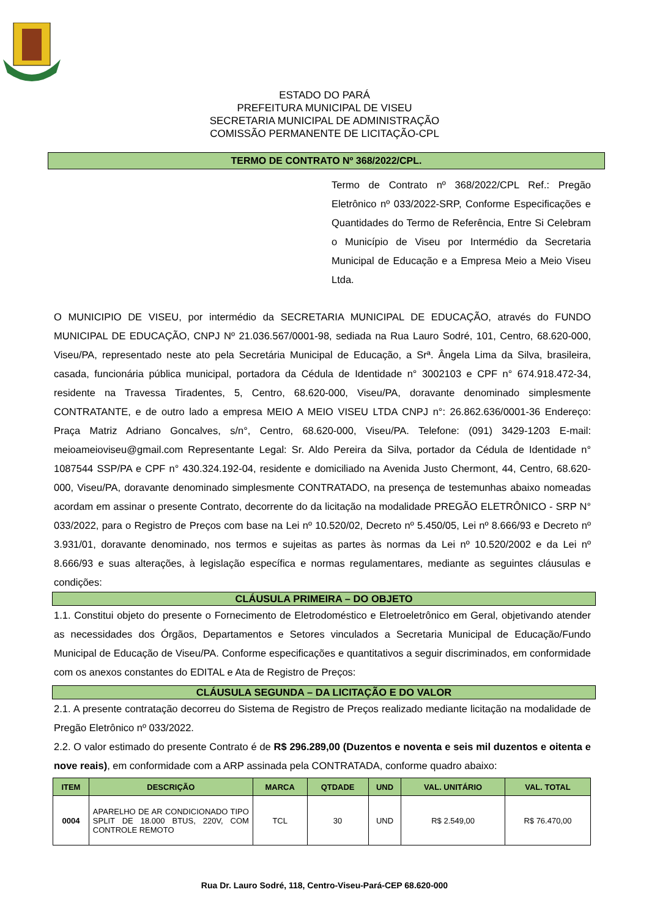ESTADO DO PARÁ
PREFEITURA MUNICIPAL DE VISEU
SECRETARIA MUNICIPAL DE ADMINISTRAÇÃO
COMISSÃO PERMANENTE DE LICITAÇÃO-CPL
TERMO DE CONTRATO Nº 368/2022/CPL.
Termo de Contrato nº 368/2022/CPL Ref.: Pregão Eletrônico nº 033/2022-SRP, Conforme Especificações e Quantidades do Termo de Referência, Entre Si Celebram o Município de Viseu por Intermédio da Secretaria Municipal de Educação e a Empresa Meio a Meio Viseu Ltda.
O MUNICIPIO DE VISEU, por intermédio da SECRETARIA MUNICIPAL DE EDUCAÇÃO, através do FUNDO MUNICIPAL DE EDUCAÇÃO, CNPJ Nº 21.036.567/0001-98, sediada na Rua Lauro Sodré, 101, Centro, 68.620-000, Viseu/PA, representado neste ato pela Secretária Municipal de Educação, a Srª. Ângela Lima da Silva, brasileira, casada, funcionária pública municipal, portadora da Cédula de Identidade n° 3002103 e CPF n° 674.918.472-34, residente na Travessa Tiradentes, 5, Centro, 68.620-000, Viseu/PA, doravante denominado simplesmente CONTRATANTE, e de outro lado a empresa MEIO A MEIO VISEU LTDA CNPJ n°: 26.862.636/0001-36 Endereço: Praça Matriz Adriano Goncalves, s/n°, Centro, 68.620-000, Viseu/PA. Telefone: (091) 3429-1203 E-mail: meioameioviseu@gmail.com Representante Legal: Sr. Aldo Pereira da Silva, portador da Cédula de Identidade n° 1087544 SSP/PA e CPF n° 430.324.192-04, residente e domiciliado na Avenida Justo Chermont, 44, Centro, 68.620-000, Viseu/PA, doravante denominado simplesmente CONTRATADO, na presença de testemunhas abaixo nomeadas acordam em assinar o presente Contrato, decorrente do da licitação na modalidade PREGÃO ELETRÔNICO - SRP N° 033/2022, para o Registro de Preços com base na Lei nº 10.520/02, Decreto nº 5.450/05, Lei nº 8.666/93 e Decreto nº 3.931/01, doravante denominado, nos termos e sujeitas as partes às normas da Lei nº 10.520/2002 e da Lei nº 8.666/93 e suas alterações, à legislação específica e normas regulamentares, mediante as seguintes cláusulas e condições:
CLÁUSULA PRIMEIRA – DO OBJETO
1.1. Constitui objeto do presente o Fornecimento de Eletrodoméstico e Eletroeletrônico em Geral, objetivando atender as necessidades dos Órgãos, Departamentos e Setores vinculados a Secretaria Municipal de Educação/Fundo Municipal de Educação de Viseu/PA. Conforme especificações e quantitativos a seguir discriminados, em conformidade com os anexos constantes do EDITAL e Ata de Registro de Preços:
CLÁUSULA SEGUNDA – DA LICITAÇÃO E DO VALOR
2.1. A presente contratação decorreu do Sistema de Registro de Preços realizado mediante licitação na modalidade de Pregão Eletrônico nº 033/2022.
2.2. O valor estimado do presente Contrato é de R$ 296.289,00 (Duzentos e noventa e seis mil duzentos e oitenta e nove reais), em conformidade com a ARP assinada pela CONTRATADA, conforme quadro abaixo:
| ITEM | DESCRIÇÃO | MARCA | QTDADE | UND | VAL. UNITÁRIO | VAL. TOTAL |
| --- | --- | --- | --- | --- | --- | --- |
| 0004 | APARELHO DE AR CONDICIONADO TIPO SPLIT DE 18.000 BTUS, 220V, COM CONTROLE REMOTO | TCL | 30 | UND | R$ 2.549,00 | R$ 76.470,00 |
Rua Dr. Lauro Sodré, 118, Centro-Viseu-Pará-CEP 68.620-000